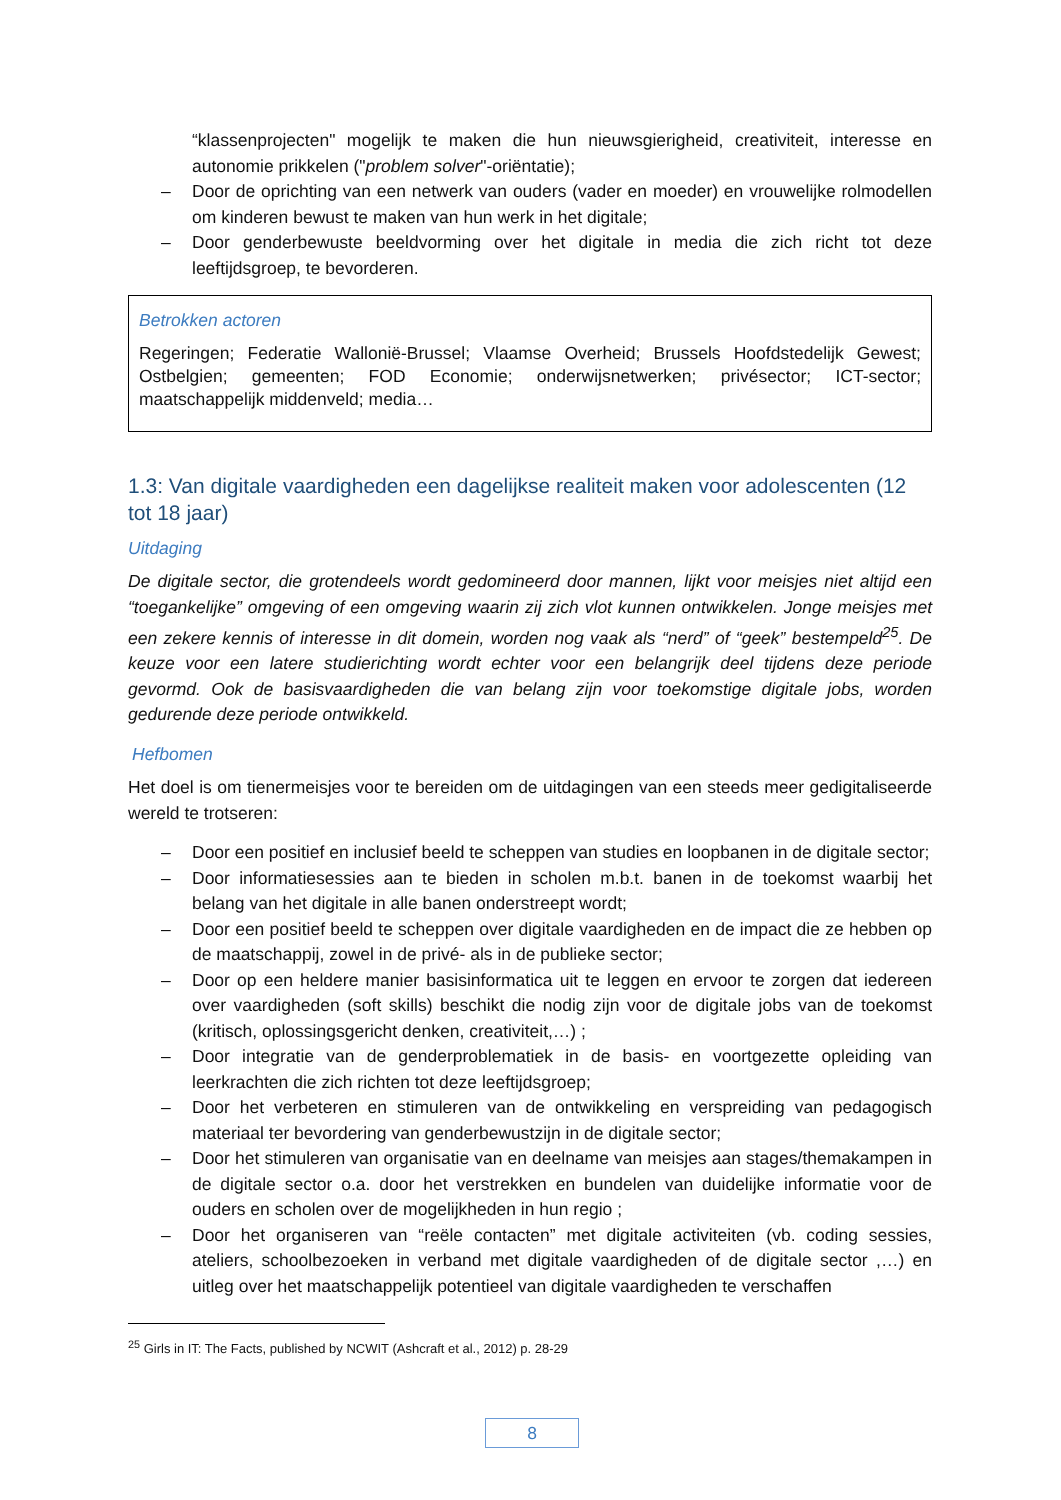“klassenprojecten" mogelijk te maken die hun nieuwsgierigheid, creativiteit, interesse en autonomie prikkelen ("problem solver"-oriëntatie);
– Door de oprichting van een netwerk van ouders (vader en moeder) en vrouwelijke rolmodellen om kinderen bewust te maken van hun werk in het digitale;
– Door genderbewuste beeldvorming over het digitale in media die zich richt tot deze leeftijdsgroep, te bevorderen.
Betrokken actoren
Regeringen; Federatie Wallonië-Brussel; Vlaamse Overheid; Brussels Hoofdstedelijk Gewest; Ostbelgien; gemeenten; FOD Economie; onderwijsnetwerken; privésector; ICT-sector; maatschappelijk middenveld; media…
1.3: Van digitale vaardigheden een dagelijkse realiteit maken voor adolescenten (12 tot 18 jaar)
Uitdaging
De digitale sector, die grotendeels wordt gedomineerd door mannen, lijkt voor meisjes niet altijd een “toegankelijke” omgeving of een omgeving waarin zij zich vlot kunnen ontwikkelen. Jonge meisjes met een zekere kennis of interesse in dit domein, worden nog vaak als “nerd” of “geek” bestempeld<sup>25</sup>. De keuze voor een latere studierichting wordt echter voor een belangrijk deel tijdens deze periode gevormd. Ook de basisvaardigheden die van belang zijn voor toekomstige digitale jobs, worden gedurende deze periode ontwikkeld.
Hefbomen
Het doel is om tienermeisjes voor te bereiden om de uitdagingen van een steeds meer gedigitaliseerde wereld te trotseren:
– Door een positief en inclusief beeld te scheppen van studies en loopbanen in de digitale sector;
– Door informatiesessies aan te bieden in scholen m.b.t. banen in de toekomst waarbij het belang van het digitale in alle banen onderstreept wordt;
– Door een positief beeld te scheppen over digitale vaardigheden en de impact die ze hebben op de maatschappij, zowel in de privé- als in de publieke sector;
– Door op een heldere manier basisinformatica uit te leggen en ervoor te zorgen dat iedereen over vaardigheden (soft skills) beschikt die nodig zijn voor de digitale jobs van de toekomst (kritisch, oplossingsgericht denken, creativiteit,…) ;
– Door integratie van de genderproblematiek in de basis- en voortgezette opleiding van leerkrachten die zich richten tot deze leeftijdsgroep;
– Door het verbeteren en stimuleren van de ontwikkeling en verspreiding van pedagogisch materiaal ter bevordering van genderbewustzijn in de digitale sector;
– Door het stimuleren van organisatie van en deelname van meisjes aan stages/themakampen in de digitale sector o.a. door het verstrekken en bundelen van duidelijke informatie voor de ouders en scholen over de mogelijkheden in hun regio ;
– Door het organiseren van “reële contacten” met digitale activiteiten (vb. coding sessies, ateliers, schoolbezoeken in verband met digitale vaardigheden of de digitale sector ,…) en uitleg over het maatschappelijk potentieel van digitale vaardigheden te verschaffen
<sup>25</sup> Girls in IT: The Facts, published by NCWIT (Ashcraft et al., 2012) p. 28-29
8